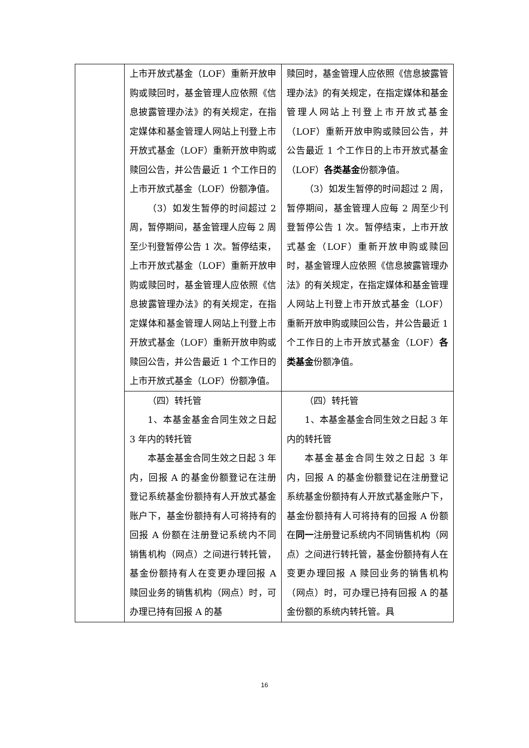| | 上市开放式基金（LOF）重新开放申购或赎回时，基金管理人应依照《信息披露管理办法》的有关规定，在指定媒体和基金管理人网站上刊登上市开放式基金（LOF）重新开放申购或赎回公告，并公告最近 1 个工作日的上市开放式基金（LOF）份额净值。 （3）如发生暂停的时间超过 2 周，暂停期间，基金管理人应每 2 周至少刊登暂停公告 1 次。暂停结束，上市开放式基金（LOF）重新开放申购或赎回时，基金管理人应依照《信息披露管理办法》的有关规定，在指定媒体和基金管理人网站上刊登上市开放式基金（LOF）重新开放申购或赎回公告，并公告最近 1 个工作日的上市开放式基金（LOF）份额净值。 | 赎回时，基金管理人应依照《信息披露管理办法》的有关规定，在指定媒体和基金管理人网站上刊登上市开放式基金（LOF）重新开放申购或赎回公告，并公告最近 1 个工作日的上市开放式基金（LOF） 各类基金 份额净值。 （3）如发生暂停的时间超过 2 周，暂停期间，基金管理人应每 2 周至少刊登暂停公告 1 次。暂停结束，上市开放式基金（LOF）重新开放申购或赎回时，基金管理人应依照《信息披露管理办法》的有关规定，在指定媒体和基金管理人网站上刊登上市开放式基金（LOF）重新开放申购或赎回公告，并公告最近 1 个工作日的上市开放式基金（LOF） 各类基金 份额净值。 |
| | （四）转托管 1、本基金基金合同生效之日起 3 年内的转托管 本基金基金合同生效之日起 3 年内，回报 A 的基金份额登记在注册登记系统基金份额持有人开放式基金账户下，基金份额持有人可将持有的回报 A 份额在注册登记系统内不同销售机构（网点）之间进行转托管，基金份额持有人在变更办理回报 A 赎回业务的销售机构（网点）时，可办理已持有回报 A 的基 | （四）转托管 1、本基金基金合同生效之日起 3 年内的转托管 本基金基金合同生效之日起 3 年内，回报 A 的基金份额登记在注册登记系统基金份额持有人开放式基金账户下，基金份额持有人可将持有的回报 A 份额在 同一 注册登记系统内不同销售机构（网点）之间进行转托管，基金份额持有人在变更办理回报 A 赎回业务的销售机构（网点）时，可办理已持有回报 A 的基金份额的系统内转托管。具 |
16